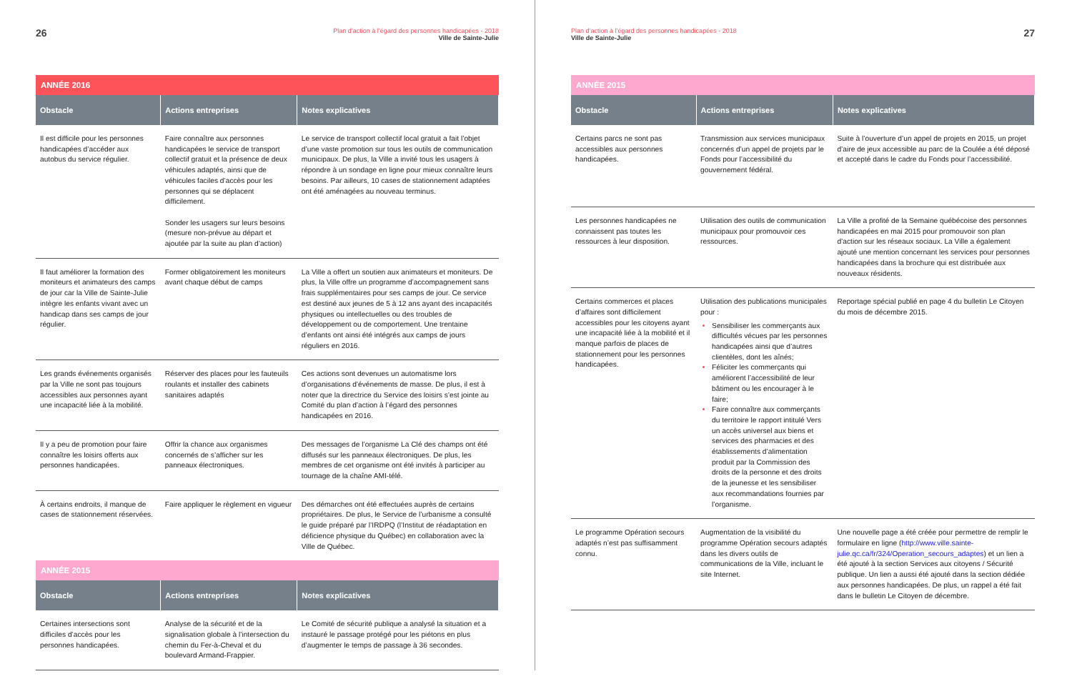26
Plan d’action à l’égard des personnes handicapées - 2018
Ville de Sainte-Julie
| ANNÉE 2016 | | |
| --- | --- | --- |
| Obstacle | Actions entreprises | Notes explicatives |
| Il est difficile pour les personnes handicapées d’accéder aux autobus du service régulier. | Faire connaître aux personnes handicapées le service de transport collectif gratuit et la présence de deux véhicules adaptés, ainsi que de véhicules faciles d’accès pour les personnes qui se déplacent difficilement. Sonder les usagers sur leurs besoins (mesure non-prévue au départ et ajoutée par la suite au plan d’action) | Le service de transport collectif local gratuit a fait l’objet d’une vaste promotion sur tous les outils de communication municipaux. De plus, la Ville a invité tous les usagers à répondre à un sondage en ligne pour mieux connaître leurs besoins. Par ailleurs, 10 cases de stationnement adaptées ont été aménagées au nouveau terminus. |
| Il faut améliorer la formation des moniteurs et animateurs des camps de jour car la Ville de Sainte-Julie intègre les enfants vivant avec un handicap dans ses camps de jour régulier. | Former obligatoirement les moniteurs avant chaque début de camps | La Ville a offert un soutien aux animateurs et moniteurs. De plus, la Ville offre un programme d’accompagnement sans frais supplémentaires pour ses camps de jour. Ce service est destiné aux jeunes de 5 à 12 ans ayant des incapacités physiques ou intellectuelles ou des troubles de développement ou de comportement. Une trentaine d’enfants ont ainsi été intégrés aux camps de jours réguliers en 2016. |
| Les grands événements organisés par la Ville ne sont pas toujours accessibles aux personnes ayant une incapacité liée à la mobilité. | Réserver des places pour les fauteuils roulants et installer des cabinets sanitaires adaptés | Ces actions sont devenues un automatisme lors d’organisations d’événements de masse. De plus, il est à noter que la directrice du Service des loisirs s’est jointe au Comité du plan d’action à l’égard des personnes handicapées en 2016. |
| Il y a peu de promotion pour faire connaître les loisirs offerts aux personnes handicapées. | Offrir la chance aux organismes concernés de s’afficher sur les panneaux électroniques. | Des messages de l’organisme La Clé des champs ont été diffusés sur les panneaux électroniques. De plus, les membres de cet organisme ont été invités à participer au tournage de la chaîne AMI-télé. |
| À certains endroits, il manque de cases de stationnement réservées. | Faire appliquer le règlement en vigueur | Des démarches ont été effectuées auprès de certains propriétaires. De plus, le Service de l’urbanisme a consulté le guide préparé par l’IRDPQ (l’Institut de réadaptation en déficience physique du Québec) en collaboration avec la Ville de Québec. |
| ANNÉE 2015 | | |
| Obstacle | Actions entreprises | Notes explicatives |
| Certaines intersections sont difficiles d’accès pour les personnes handicapées. | Analyse de la sécurité et de la signalisation globale à l’intersection du chemin du Fer-à-Cheval et du boulevard Armand-Frappier. | Le Comité de sécurité publique a analysé la situation et a instauré le passage protégé pour les piétons en plus d’augmenter le temps de passage à 36 secondes. |
Plan d’action à l’égard des personnes handicapées - 2018
Ville de Sainte-Julie
27
| ANNÉE 2015 | | |
| --- | --- | --- |
| Obstacle | Actions entreprises | Notes explicatives |
| Certains parcs ne sont pas accessibles aux personnes handicapées. | Transmission aux services municipaux concernés d’un appel de projets par le Fonds pour l’accessibilité du gouvernement fédéral. | Suite à l’ouverture d’un appel de projets en 2015, un projet d’aire de jeux accessible au parc de la Coulée a été déposé et accepté dans le cadre du Fonds pour l’accessibilité. |
| Les personnes handicapées ne connaissent pas toutes les ressources à leur disposition. | Utilisation des outils de communication municipaux pour promouvoir ces ressources. | La Ville a profité de la Semaine québécoise des personnes handicapées en mai 2015 pour promouvoir son plan d’action sur les réseaux sociaux. La Ville a également ajouté une mention concernant les services pour personnes handicapées dans la brochure qui est distribuée aux nouveaux résidents. |
| Certains commerces et places d’affaires sont difficilement accessibles pour les citoyens ayant une incapacité liée à la mobilité et il manque parfois de places de stationnement pour les personnes handicapées. | Utilisation des publications municipales pour : Sensibiliser les commerçants aux difficultés vécues par les personnes handicapées ainsi que d’autres clientèles, dont les aînés; Féliciter les commerçants qui améliorent l’accessibilité de leur bâtiment ou les encourager à le faire; Faire connaître aux commerçants du territoire le rapport intitulé Vers un accès universel aux biens et services des pharmacies et des établissements d’alimentation produit par la Commission des droits de la personne et des droits de la jeunesse et les sensibiliser aux recommandations fournies par l’organisme. | Reportage spécial publié en page 4 du bulletin Le Citoyen du mois de décembre 2015. |
| Le programme Opération secours adaptés n’est pas suffisamment connu. | Augmentation de la visibilité du programme Opération secours adaptés dans les divers outils de communications de la Ville, incluant le site Internet. | Une nouvelle page a été créée pour permettre de remplir le formulaire en ligne ( http://www.ville.sainte-julie.qc.ca/fr/324/Operation_secours_adaptes ) et un lien a été ajouté à la section Services aux citoyens / Sécurité publique. Un lien a aussi été ajouté dans la section dédiée aux personnes handicapées. De plus, un rappel a été fait dans le bulletin Le Citoyen de décembre. |